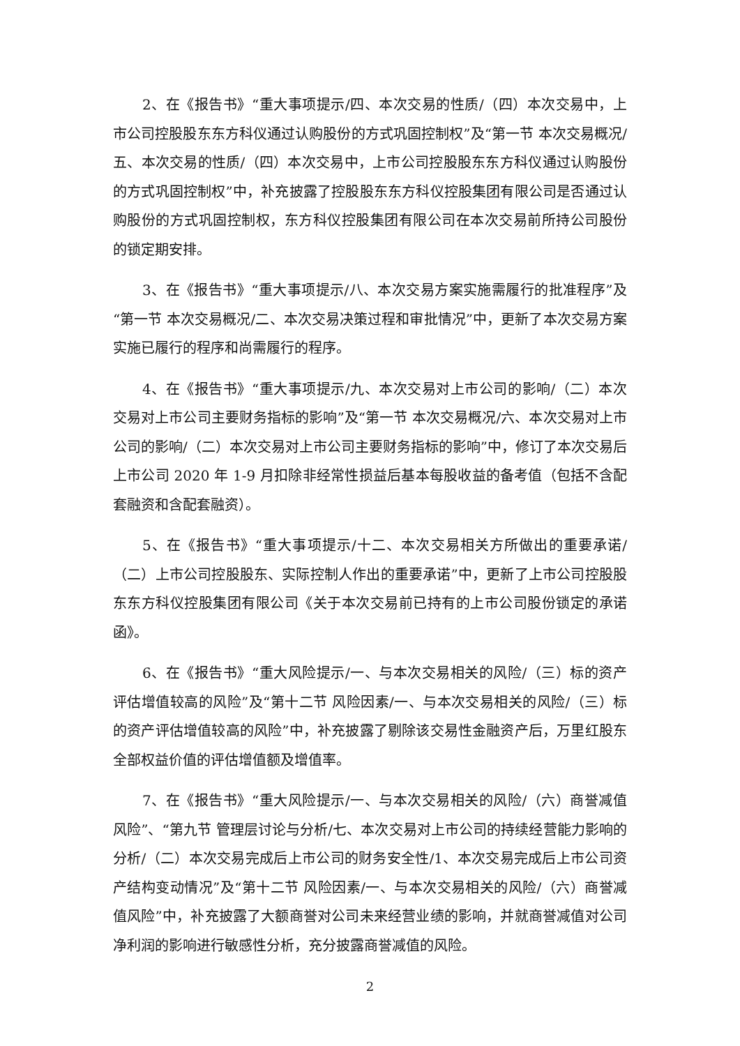2、在《报告书》“重大事项提示/四、本次交易的性质/（四）本次交易中，上市公司控股股东东方科仪通过认购股份的方式巩固控制权”及“第一节 本次交易概况/五、本次交易的性质/（四）本次交易中，上市公司控股股东东方科仪通过认购股份的方式巩固控制权”中，补充披露了控股股东东方科仪控股集团有限公司是否通过认购股份的方式巩固控制权，东方科仪控股集团有限公司在本次交易前所持公司股份的锁定期安排。
3、在《报告书》“重大事项提示/八、本次交易方案实施需履行的批准程序”及“第一节 本次交易概况/二、本次交易决策过程和审批情况”中，更新了本次交易方案实施已履行的程序和尚需履行的程序。
4、在《报告书》“重大事项提示/九、本次交易对上市公司的影响/（二）本次交易对上市公司主要财务指标的影响”及“第一节 本次交易概况/六、本次交易对上市公司的影响/（二）本次交易对上市公司主要财务指标的影响”中，修订了本次交易后上市公司 2020 年 1-9 月扣除非经常性损益后基本每股收益的备考值（包括不含配套融资和含配套融资）。
5、在《报告书》“重大事项提示/十二、本次交易相关方所做出的重要承诺/（二）上市公司控股股东、实际控制人作出的重要承诺”中，更新了上市公司控股股东东方科仪控股集团有限公司《关于本次交易前已持有的上市公司股份锁定的承诺函》。
6、在《报告书》“重大风险提示/一、与本次交易相关的风险/（三）标的资产评估增值较高的风险”及“第十二节 风险因素/一、与本次交易相关的风险/（三）标的资产评估增值较高的风险”中，补充披露了剔除该交易性金融资产后，万里红股东全部权益价值的评估增值额及增值率。
7、在《报告书》“重大风险提示/一、与本次交易相关的风险/（六）商誉减值风险”、“第九节 管理层讨论与分析/七、本次交易对上市公司的持续经营能力影响的分析/（二）本次交易完成后上市公司的财务安全性/1、本次交易完成后上市公司资产结构变动情况”及“第十二节 风险因素/一、与本次交易相关的风险/（六）商誉减值风险”中，补充披露了大额商誉对公司未来经营业绩的影响，并就商誉减值对公司净利润的影响进行敏感性分析，充分披露商誉减值的风险。
2